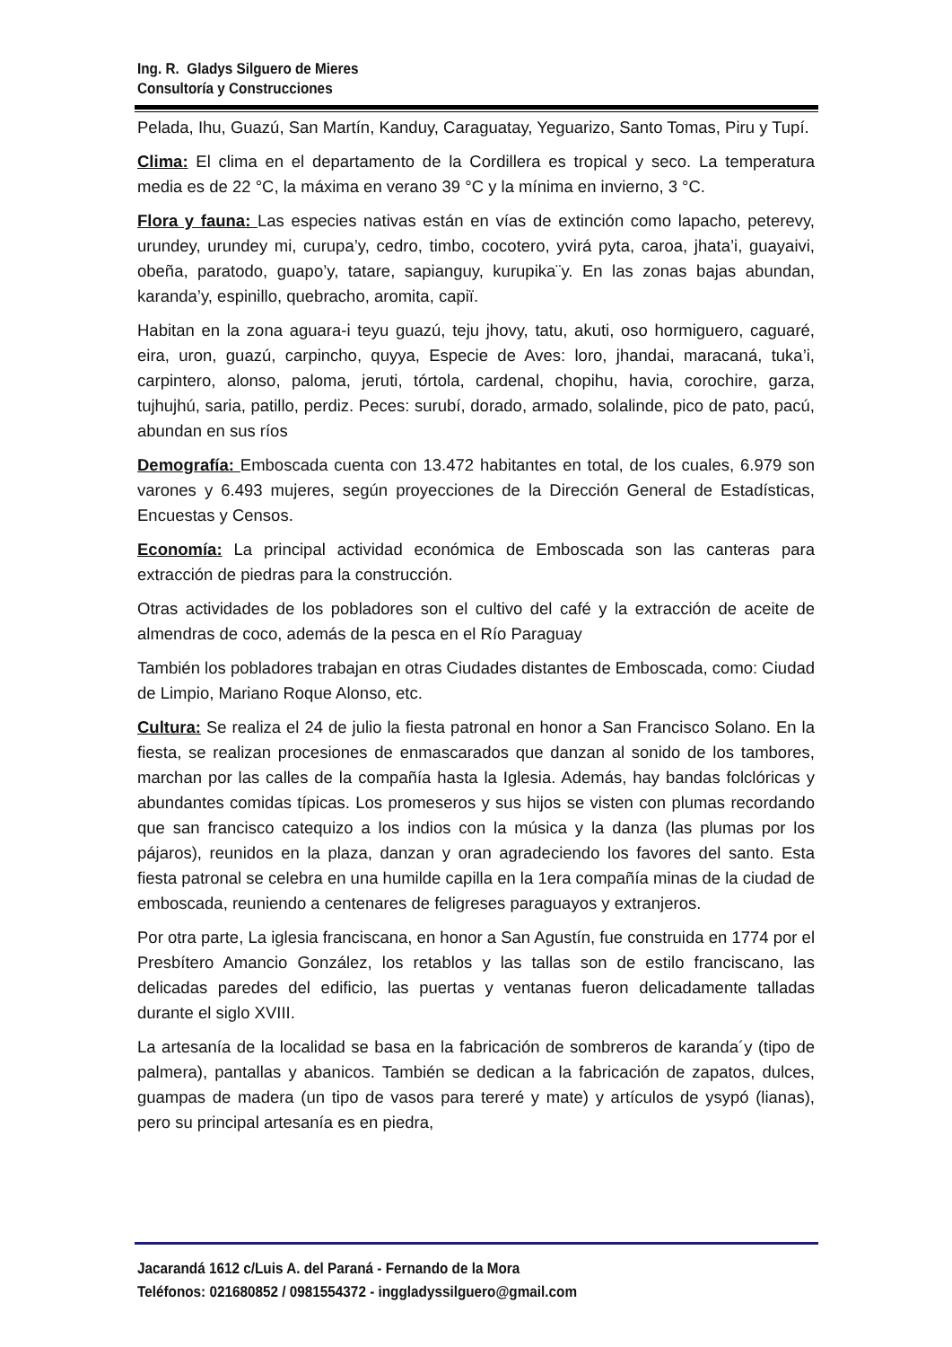Ing. R. Gladys Silguero de Mieres
Consultoría y Construcciones
Pelada, Ihu, Guazú, San Martín, Kanduy, Caraguatay, Yeguarizo, Santo Tomas, Piru y Tupí.
Clima: El clima en el departamento de la Cordillera es tropical y seco. La temperatura media es de 22 °C, la máxima en verano 39 °C y la mínima en invierno, 3 °C.
Flora y fauna: Las especies nativas están en vías de extinción como lapacho, peterevy, urundey, urundey mi, curupa’y, cedro, timbo, cocotero, yvirá pyta, caroa, jhata’i, guayaivi, obeña, paratodo, guapo’y, tatare, sapianguy, kurupika¨y. En las zonas bajas abundan, karanda’y, espinillo, quebracho, aromita, capiï.
Habitan en la zona aguara-i teyu guazú, teju jhovy, tatu, akuti, oso hormiguero, caguaré, eira, uron, guazú, carpincho, quyya, Especie de Aves: loro, jhandai, maracaná, tuka’i, carpintero, alonso, paloma, jeruti, tórtola, cardenal, chopihu, havia, corochire, garza, tujhujhú, saria, patillo, perdiz. Peces: surubí, dorado, armado, solalinde, pico de pato, pacú, abundan en sus ríos
Demografía: Emboscada cuenta con 13.472 habitantes en total, de los cuales, 6.979 son varones y 6.493 mujeres, según proyecciones de la Dirección General de Estadísticas, Encuestas y Censos.
Economía: La principal actividad económica de Emboscada son las canteras para extracción de piedras para la construcción.
Otras actividades de los pobladores son el cultivo del café y la extracción de aceite de almendras de coco, además de la pesca en el Río Paraguay
También los pobladores trabajan en otras Ciudades distantes de Emboscada, como: Ciudad de Limpio, Mariano Roque Alonso, etc.
Cultura: Se realiza el 24 de julio la fiesta patronal en honor a San Francisco Solano. En la fiesta, se realizan procesiones de enmascarados que danzan al sonido de los tambores, marchan por las calles de la compañía hasta la Iglesia. Además, hay bandas folclóricas y abundantes comidas típicas. Los promeseros y sus hijos se visten con plumas recordando que san francisco catequizo a los indios con la música y la danza (las plumas por los pájaros), reunidos en la plaza, danzan y oran agradeciendo los favores del santo. Esta fiesta patronal se celebra en una humilde capilla en la 1era compañía minas de la ciudad de emboscada, reuniendo a centenares de feligreses paraguayos y extranjeros.
Por otra parte, La iglesia franciscana, en honor a San Agustín, fue construida en 1774 por el Presbítero Amancio González, los retablos y las tallas son de estilo franciscano, las delicadas paredes del edificio, las puertas y ventanas fueron delicadamente talladas durante el siglo XVIII.
La artesanía de la localidad se basa en la fabricación de sombreros de karanda´y (tipo de palmera), pantallas y abanicos. También se dedican a la fabricación de zapatos, dulces, guampas de madera (un tipo de vasos para tereré y mate) y artículos de ysypó (lianas), pero su principal artesanía es en piedra,
Jacarandá 1612 c/Luis A. del Paraná - Fernando de la Mora
Teléfonos: 021680852 / 0981554372 - inggladyssilguero@gmail.com